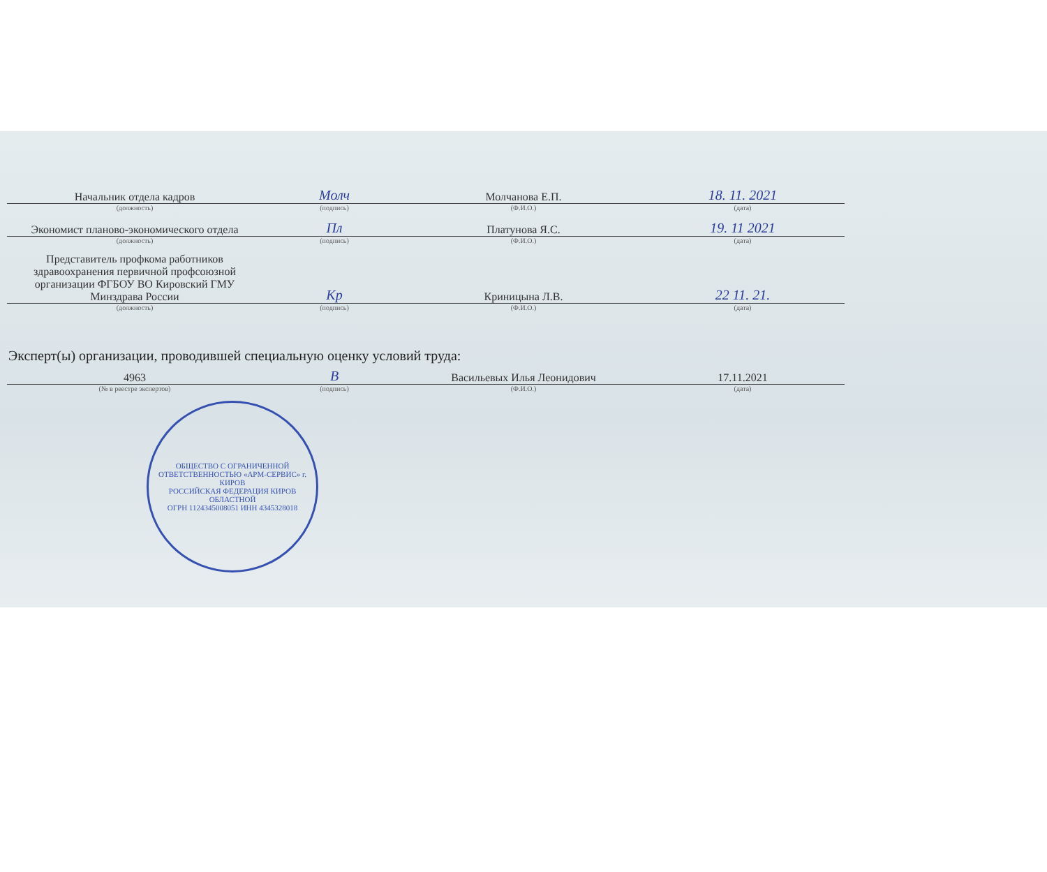| Начальник отдела кадров | Молч | Молчанова Е.П. | 18. 11. 2021 |
| (должность) | (подпись) | (Ф.И.О.) | (дата) |
| Экономист планово-экономического отдела | Пл | Платунова Я.С. | 19. 11 2021 |
| (должность) | (подпись) | (Ф.И.О.) | (дата) |
| Представитель профкома работников здравоохранения первичной профсоюзной организации ФГБОУ ВО Кировский ГМУ Минздрава России | Кр | Криницына Л.В. | 22 11. 21. |
| (должность) | (подпись) | (Ф.И.О.) | (дата) |
Эксперт(ы) организации, проводившей специальную оценку условий труда:
| 4963 | В | Васильевых Илья Леонидович | 17.11.2021 |
| (№ в реестре экспертов) | (подпись) | (Ф.И.О.) | (дата) |
ОБЩЕСТВО С ОГРАНИЧЕННОЙ ОТВЕТСТВЕННОСТЬЮ «АРМ-СЕРВИС» г. КИРОВ
РОССИЙСКАЯ ФЕДЕРАЦИЯ КИРОВ ОБЛАСТНОЙ
ОГРН 1124345008051 ИНН 4345328018